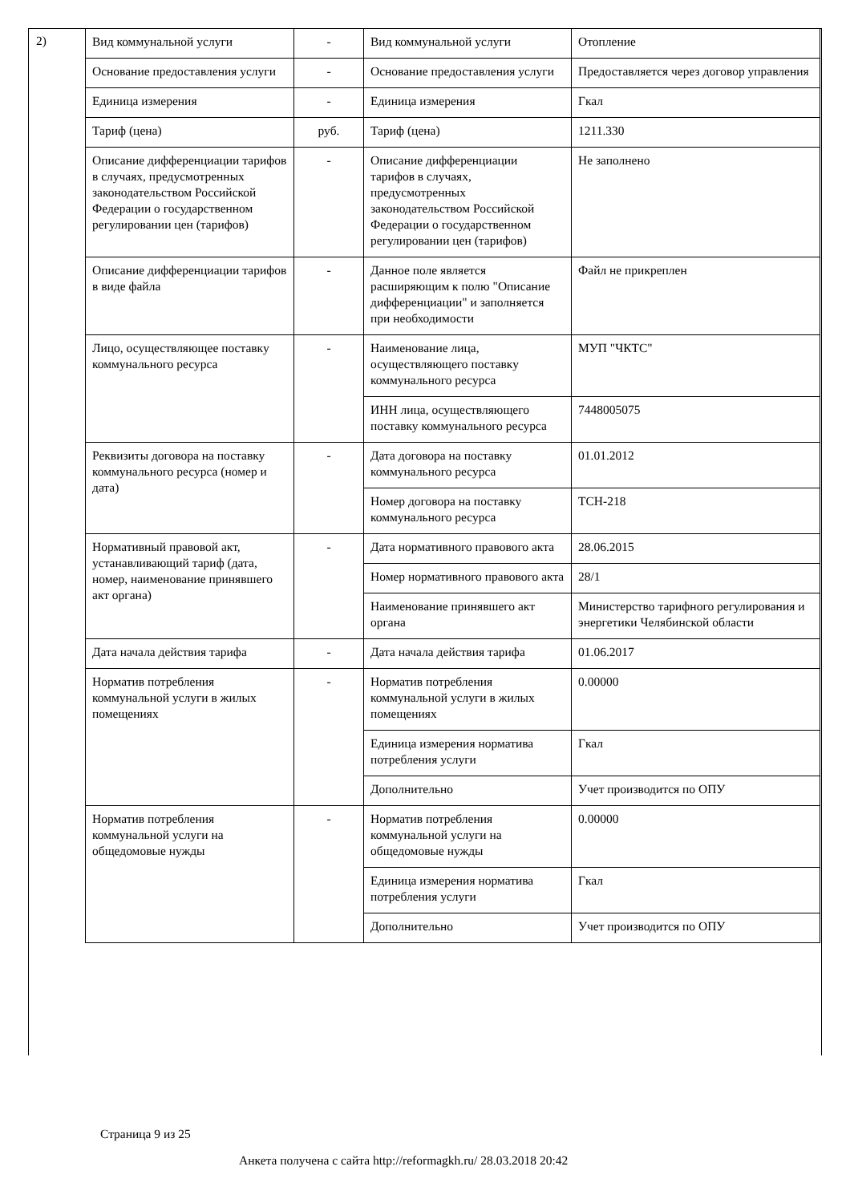2)
| Вид коммунальной услуги | - | Вид коммунальной услуги | Отопление |
| Основание предоставления услуги | - | Основание предоставления услуги | Предоставляется через договор управления |
| Единица измерения | - | Единица измерения | Гкал |
| Тариф (цена) | руб. | Тариф (цена) | 1211.330 |
| Описание дифференциации тарифов в случаях, предусмотренных законодательством Российской Федерации о государственном регулировании цен (тарифов) | - | Описание дифференциации тарифов в случаях, предусмотренных законодательством Российской Федерации о государственном регулировании цен (тарифов) | Не заполнено |
| Описание дифференциации тарифов в виде файла | - | Данное поле является расширяющим к полю "Описание дифференциации" и заполняется при необходимости | Файл не прикреплен |
| Лицо, осуществляющее поставку коммунального ресурса | - | Наименование лица, осуществляющего поставку коммунального ресурса | МУП "ЧКТС" |
| | | ИНН лица, осуществляющего поставку коммунального ресурса | 7448005075 |
| Реквизиты договора на поставку коммунального ресурса (номер и дата) | - | Дата договора на поставку коммунального ресурса | 01.01.2012 |
| | | Номер договора на поставку коммунального ресурса | ТСН-218 |
| Нормативный правовой акт, устанавливающий тариф (дата, номер, наименование принявшего акт органа) | - | Дата нормативного правового акта | 28.06.2015 |
| | | Номер нормативного правового акта | 28/1 |
| | | Наименование принявшего акт органа | Министерство тарифного регулирования и энергетики Челябинской области |
| Дата начала действия тарифа | - | Дата начала действия тарифа | 01.06.2017 |
| Норматив потребления коммунальной услуги в жилых помещениях | - | Норматив потребления коммунальной услуги в жилых помещениях | 0.00000 |
| | | Единица измерения норматива потребления услуги | Гкал |
| | | Дополнительно | Учет производится по ОПУ |
| Норматив потребления коммунальной услуги на общедомовые нужды | - | Норматив потребления коммунальной услуги на общедомовые нужды | 0.00000 |
| | | Единица измерения норматива потребления услуги | Гкал |
| | | Дополнительно | Учет производится по ОПУ |
Страница 9 из 25
Анкета получена с сайта http://reformagkh.ru/ 28.03.2018 20:42